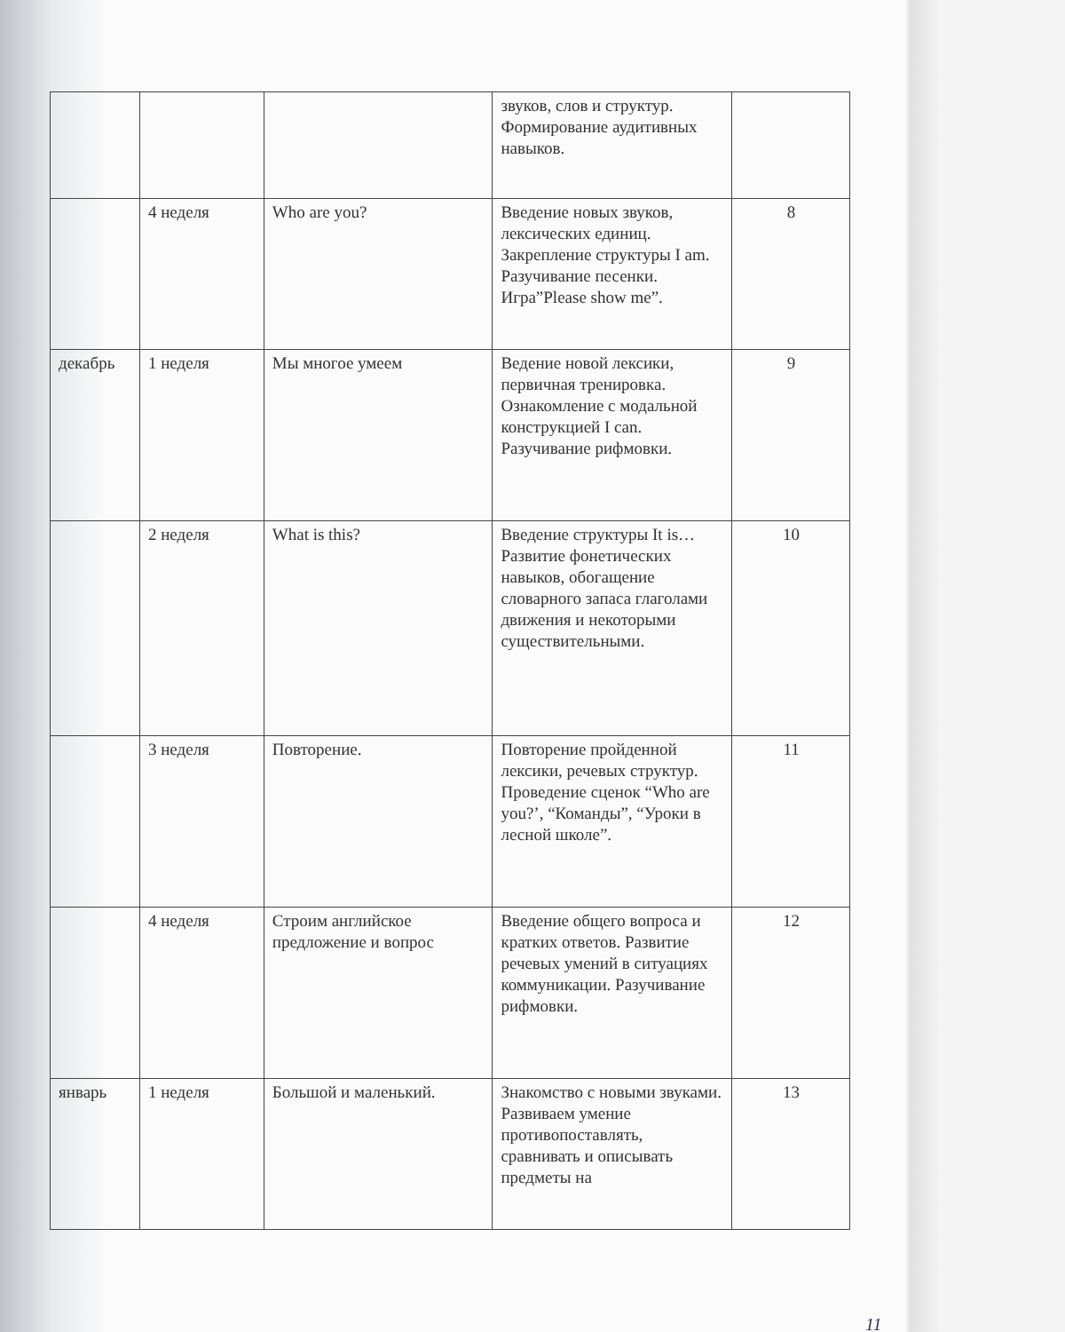| | | | звуков, слов и структур. Формирование аудитивных навыков. | |
| | 4 неделя | Who are you? | Введение новых звуков, лексических единиц. Закрепление структуры I am. Разучивание песенки. Игра”Please show me”. | 8 |
| декабрь | 1 неделя | Мы многое умеем | Ведение новой лексики, первичная тренировка. Ознакомление с модальной конструкцией I can. Разучивание рифмовки. | 9 |
| | 2 неделя | What is this? | Введение структуры It is… Развитие фонетических навыков, обогащение словарного запаса глаголами движения и некоторыми существительными. | 10 |
| | 3 неделя | Повторение. | Повторение пройденной лексики, речевых структур. Проведение сценок “Who are you?’, “Команды”, “Уроки в лесной школе”. | 11 |
| | 4 неделя | Строим английское предложение и вопрос | Введение общего вопроса и кратких ответов. Развитие речевых умений в ситуациях коммуникации. Разучивание рифмовки. | 12 |
| январь | 1 неделя | Большой и маленький. | Знакомство с новыми звуками. Развиваем умение противопоставлять, сравнивать и описывать предметы на | 13 |
11